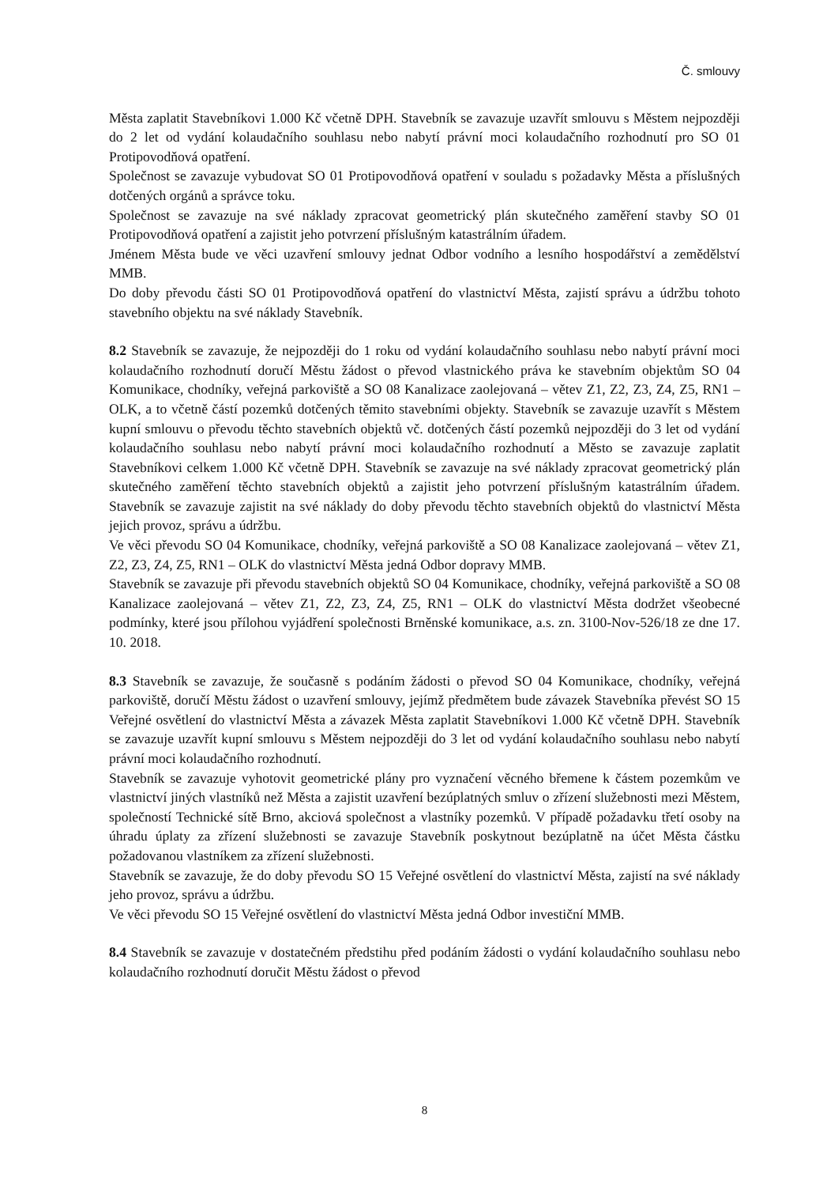Č. smlouvy
Města zaplatit Stavebníkovi 1.000 Kč včetně DPH. Stavebník se zavazuje uzavřít smlouvu s Městem nejpozději do 2 let od vydání kolaudačního souhlasu nebo nabytí právní moci kolaudačního rozhodnutí pro SO 01 Protipovodňová opatření.
Společnost se zavazuje vybudovat SO 01 Protipovodňová opatření v souladu s požadavky Města a příslušných dotčených orgánů a správce toku.
Společnost se zavazuje na své náklady zpracovat geometrický plán skutečného zaměření stavby SO 01 Protipovodňová opatření a zajistit jeho potvrzení příslušným katastrálním úřadem.
Jménem Města bude ve věci uzavření smlouvy jednat Odbor vodního a lesního hospodářství a zemědělství MMB.
Do doby převodu části SO 01 Protipovodňová opatření do vlastnictví Města, zajistí správu a údržbu tohoto stavebního objektu na své náklady Stavebník.
8.2 Stavebník se zavazuje, že nejpozději do 1 roku od vydání kolaudačního souhlasu nebo nabytí právní moci kolaudačního rozhodnutí doručí Městu žádost o převod vlastnického práva ke stavebním objektům SO 04 Komunikace, chodníky, veřejná parkoviště a SO 08 Kanalizace zaolejovaná – větev Z1, Z2, Z3, Z4, Z5, RN1 – OLK, a to včetně částí pozemků dotčených těmito stavebními objekty. Stavebník se zavazuje uzavřít s Městem kupní smlouvu o převodu těchto stavebních objektů vč. dotčených částí pozemků nejpozději do 3 let od vydání kolaudačního souhlasu nebo nabytí právní moci kolaudačního rozhodnutí a Město se zavazuje zaplatit Stavebníkovi celkem 1.000 Kč včetně DPH. Stavebník se zavazuje na své náklady zpracovat geometrický plán skutečného zaměření těchto stavebních objektů a zajistit jeho potvrzení příslušným katastrálním úřadem. Stavebník se zavazuje zajistit na své náklady do doby převodu těchto stavebních objektů do vlastnictví Města jejich provoz, správu a údržbu.
Ve věci převodu SO 04 Komunikace, chodníky, veřejná parkoviště a SO 08 Kanalizace zaolejovaná – větev Z1, Z2, Z3, Z4, Z5, RN1 – OLK do vlastnictví Města jedná Odbor dopravy MMB.
Stavebník se zavazuje při převodu stavebních objektů SO 04 Komunikace, chodníky, veřejná parkoviště a SO 08 Kanalizace zaolejovaná – větev Z1, Z2, Z3, Z4, Z5, RN1 – OLK do vlastnictví Města dodržet všeobecné podmínky, které jsou přílohou vyjádření společnosti Brněnské komunikace, a.s. zn. 3100-Nov-526/18 ze dne 17. 10. 2018.
8.3 Stavebník se zavazuje, že současně s podáním žádosti o převod SO 04 Komunikace, chodníky, veřejná parkoviště, doručí Městu žádost o uzavření smlouvy, jejímž předmětem bude závazek Stavebníka převést SO 15 Veřejné osvětlení do vlastnictví Města a závazek Města zaplatit Stavebníkovi 1.000 Kč včetně DPH. Stavebník se zavazuje uzavřít kupní smlouvu s Městem nejpozději do 3 let od vydání kolaudačního souhlasu nebo nabytí právní moci kolaudačního rozhodnutí.
Stavebník se zavazuje vyhotovit geometrické plány pro vyznačení věcného břemene k částem pozemkům ve vlastnictví jiných vlastníků než Města a zajistit uzavření bezúplatných smluv o zřízení služebnosti mezi Městem, společností Technické sítě Brno, akciová společnost a vlastníky pozemků. V případě požadavku třetí osoby na úhradu úplaty za zřízení služebnosti se zavazuje Stavebník poskytnout bezúplatně na účet Města částku požadovanou vlastníkem za zřízení služebnosti.
Stavebník se zavazuje, že do doby převodu SO 15 Veřejné osvětlení do vlastnictví Města, zajistí na své náklady jeho provoz, správu a údržbu.
Ve věci převodu SO 15 Veřejné osvětlení do vlastnictví Města jedná Odbor investiční MMB.
8.4 Stavebník se zavazuje v dostatečném předstihu před podáním žádosti o vydání kolaudačního souhlasu nebo kolaudačního rozhodnutí doručit Městu žádost o převod
8